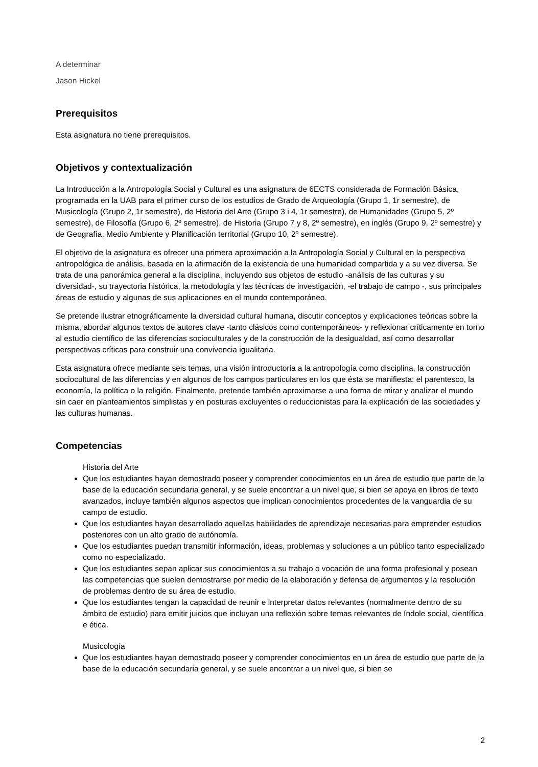A determinar
Jason Hickel
Prerequisitos
Esta asignatura no tiene prerequisitos.
Objetivos y contextualización
La Introducción a la Antropología Social y Cultural es una asignatura de 6ECTS considerada de Formación Básica, programada en la UAB para el primer curso de los estudios de Grado de Arqueología (Grupo 1, 1r semestre), de Musicología (Grupo 2, 1r semestre), de Historia del Arte (Grupo 3 i 4, 1r semestre), de Humanidades (Grupo 5, 2º semestre), de Filosofía (Grupo 6, 2º semestre), de Historia (Grupo 7 y 8, 2º semestre), en inglés (Grupo 9, 2º semestre) y de Geografía, Medio Ambiente y Planificación territorial (Grupo 10, 2º semestre).
El objetivo de la asignatura es ofrecer una primera aproximación a la Antropología Social y Cultural en la perspectiva antropológica de análisis, basada en la afirmación de la existencia de una humanidad compartida y a su vez diversa. Se trata de una panorámica general a la disciplina, incluyendo sus objetos de estudio -análisis de las culturas y su diversidad-, su trayectoria histórica, la metodología y las técnicas de investigación, -el trabajo de campo -, sus principales áreas de estudio y algunas de sus aplicaciones en el mundo contemporáneo.
Se pretende ilustrar etnográficamente la diversidad cultural humana, discutir conceptos y explicaciones teóricas sobre la misma, abordar algunos textos de autores clave -tanto clásicos como contemporáneos- y reflexionar críticamente en torno al estudio científico de las diferencias socioculturales y de la construcción de la desigualdad, así como desarrollar perspectivas críticas para construir una convivencia igualitaria.
Esta asignatura ofrece mediante seis temas, una visión introductoria a la antropología como disciplina, la construcción sociocultural de las diferencias y en algunos de los campos particulares en los que ésta se manifiesta: el parentesco, la economía, la política o la religión. Finalmente, pretende también aproximarse a una forma de mirar y analizar el mundo sin caer en planteamientos simplistas y en posturas excluyentes o reduccionistas para la explicación de las sociedades y las culturas humanas.
Competencias
Historia del Arte
Que los estudiantes hayan demostrado poseer y comprender conocimientos en un área de estudio que parte de la base de la educación secundaria general, y se suele encontrar a un nivel que, si bien se apoya en libros de texto avanzados, incluye también algunos aspectos que implican conocimientos procedentes de la vanguardia de su campo de estudio.
Que los estudiantes hayan desarrollado aquellas habilidades de aprendizaje necesarias para emprender estudios posteriores con un alto grado de autónomía.
Que los estudiantes puedan transmitir información, ideas, problemas y soluciones a un público tanto especializado como no especializado.
Que los estudiantes sepan aplicar sus conocimientos a su trabajo o vocación de una forma profesional y posean las competencias que suelen demostrarse por medio de la elaboración y defensa de argumentos y la resolución de problemas dentro de su área de estudio.
Que los estudiantes tengan la capacidad de reunir e interpretar datos relevantes (normalmente dentro de su ámbito de estudio) para emitir juicios que incluyan una reflexión sobre temas relevantes de índole social, científica e ética.
Musicología
Que los estudiantes hayan demostrado poseer y comprender conocimientos en un área de estudio que parte de la base de la educación secundaria general, y se suele encontrar a un nivel que, si bien se
2